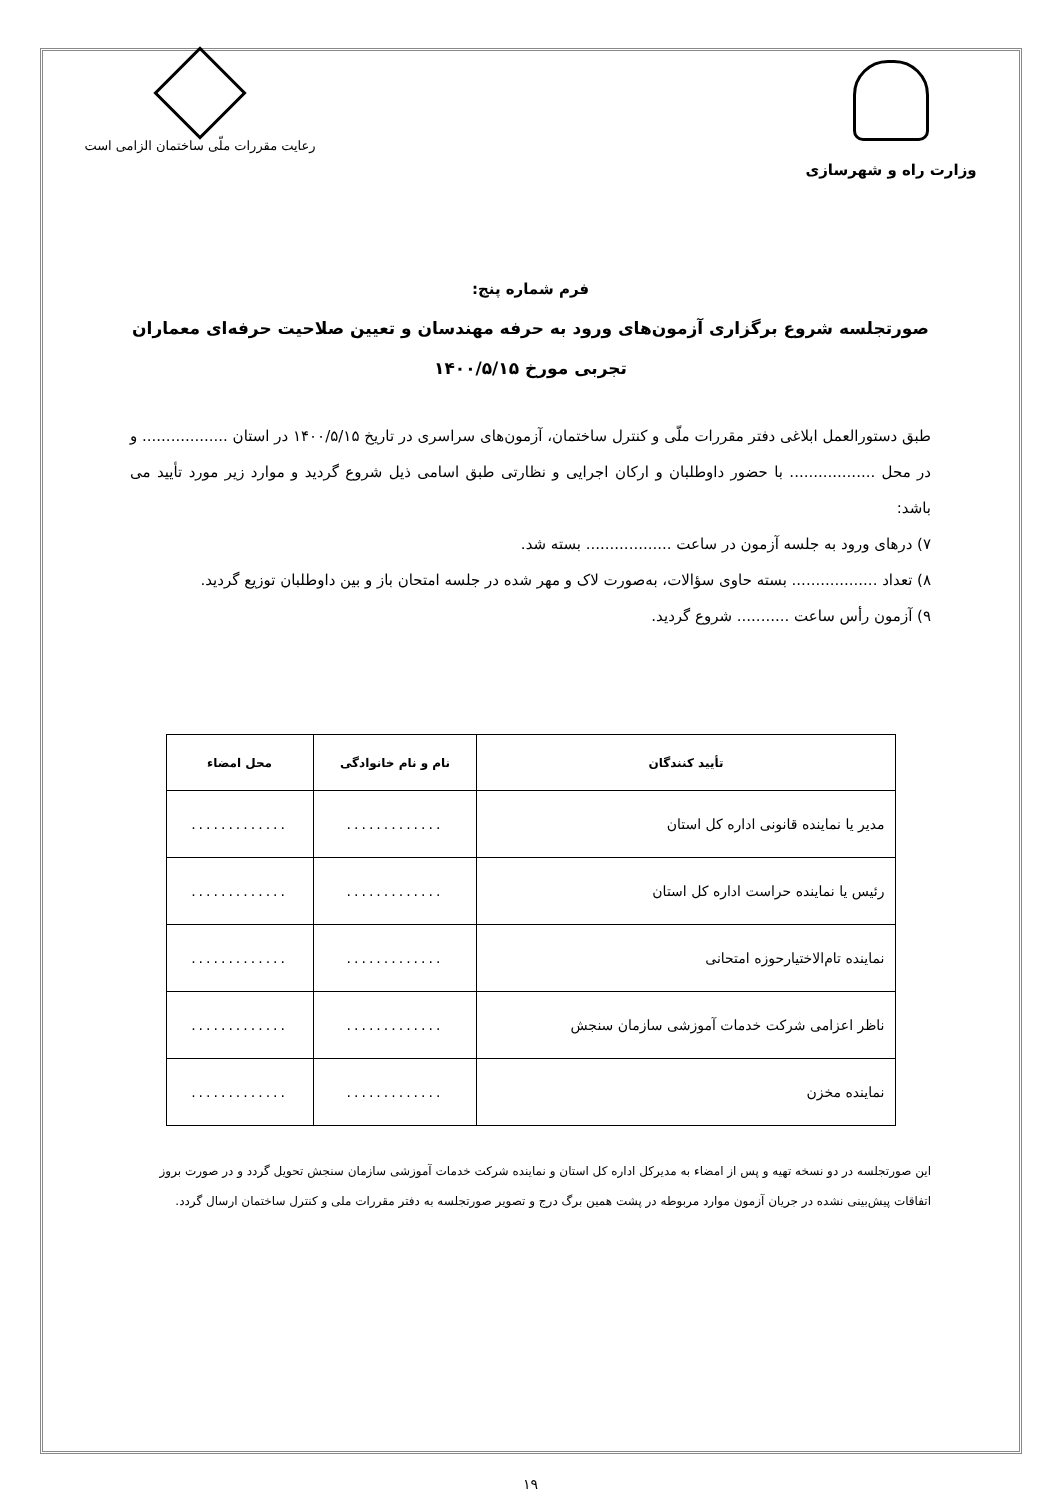وزارت راه و شهرسازی
رعایت مقررات ملّی ساختمان الزامی است
فرم شماره پنج:
صورتجلسه شروع برگزاری آزمون‌های ورود به حرفه مهندسان و تعیین صلاحیت حرفه‌ای معماران تجربی مورخ ۱۴۰۰/۵/۱۵
طبق دستورالعمل ابلاغی دفتر مقررات ملّی و کنترل ساختمان، آزمون‌های سراسری در تاریخ ۱۴۰۰/۵/۱۵ در استان .................. و در محل .................. با حضور داوطلبان و ارکان اجرایی و نظارتی طبق اسامی ذیل شروع گردید و موارد زیر مورد تأیید می باشد:
۷) درهای ورود به جلسه آزمون در ساعت .................. بسته شد.
۸) تعداد .................. بسته حاوی سؤالات، به‌صورت لاک و مهر شده در جلسه امتحان باز و بین داوطلبان توزیع گردید.
۹) آزمون رأس ساعت ........... شروع گردید.
| تأیید کنندگان | نام و نام خانوادگی | محل امضاء |
| --- | --- | --- |
| مدیر یا نماینده قانونی اداره کل استان | ............. | ............. |
| رئیس یا نماینده حراست اداره کل استان | ............. | ............. |
| نماینده تام‌الاختیارحوزه امتحانی | ............. | ............. |
| ناظر اعزامی شرکت خدمات آموزشی سازمان سنجش | ............. | ............. |
| نماینده مخزن | ............. | ............. |
این صورتجلسه در دو نسخه تهیه و پس از امضاء به مدیرکل اداره کل استان و نماینده شرکت خدمات آموزشی سازمان سنجش تحویل گردد و در صورت بروز اتفاقات پیش‌بینی نشده در جریان آزمون موارد مربوطه در پشت همین برگ درج و تصویر صورتجلسه به دفتر مقررات ملی و کنترل ساختمان ارسال گردد.
۱۹